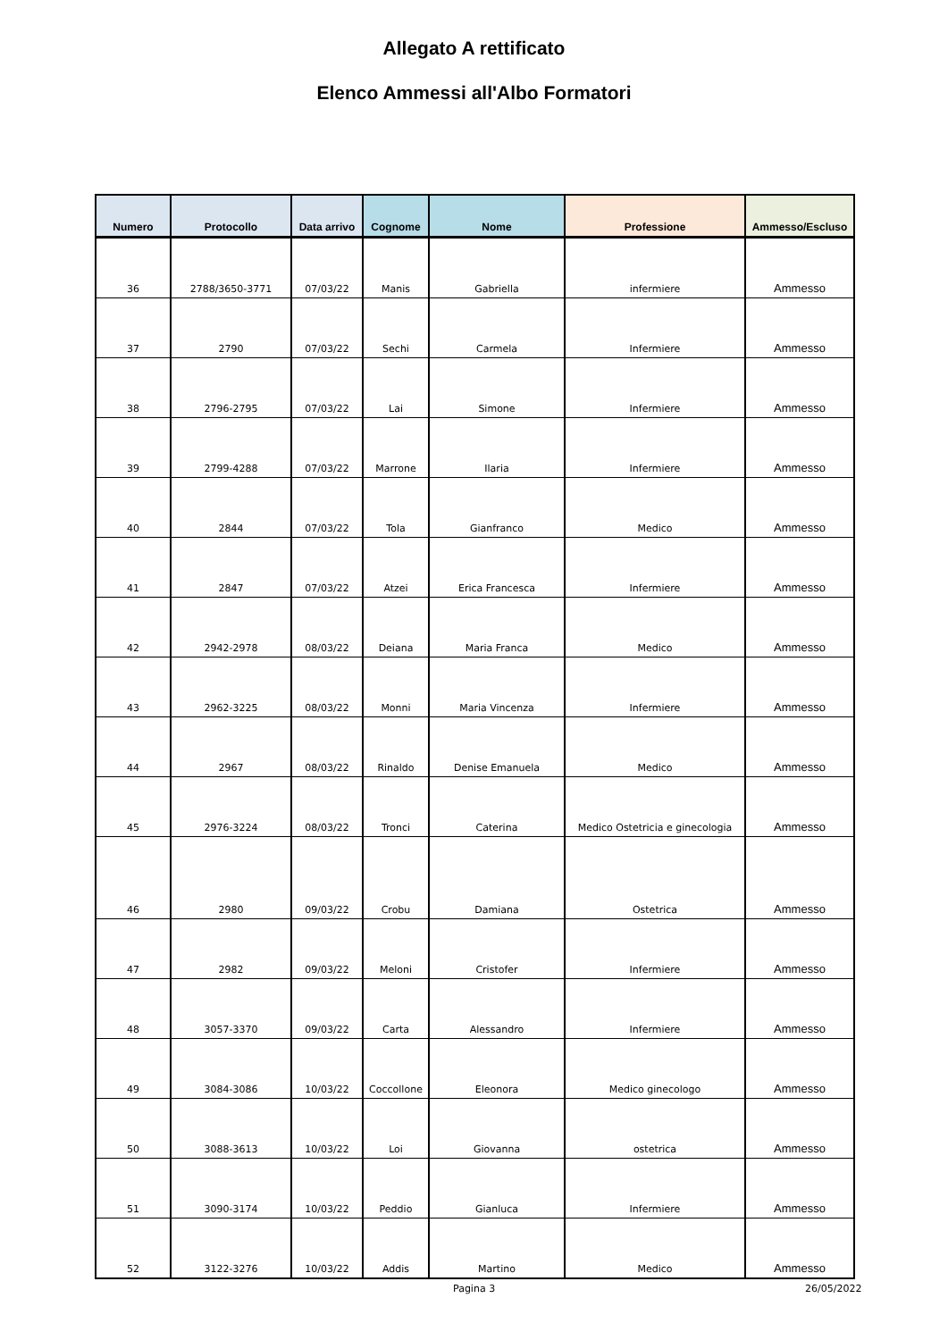Allegato A rettificato
Elenco Ammessi all'Albo Formatori
| Numero | Protocollo | Data arrivo | Cognome | Nome | Professione | Ammesso/Escluso |
| --- | --- | --- | --- | --- | --- | --- |
| 36 | 2788/3650-3771 | 07/03/22 | Manis | Gabriella | infermiere | Ammesso |
| 37 | 2790 | 07/03/22 | Sechi | Carmela | Infermiere | Ammesso |
| 38 | 2796-2795 | 07/03/22 | Lai | Simone | Infermiere | Ammesso |
| 39 | 2799-4288 | 07/03/22 | Marrone | Ilaria | Infermiere | Ammesso |
| 40 | 2844 | 07/03/22 | Tola | Gianfranco | Medico | Ammesso |
| 41 | 2847 | 07/03/22 | Atzei | Erica Francesca | Infermiere | Ammesso |
| 42 | 2942-2978 | 08/03/22 | Deiana | Maria Franca | Medico | Ammesso |
| 43 | 2962-3225 | 08/03/22 | Monni | Maria Vincenza | Infermiere | Ammesso |
| 44 | 2967 | 08/03/22 | Rinaldo | Denise Emanuela | Medico | Ammesso |
| 45 | 2976-3224 | 08/03/22 | Tronci | Caterina | Medico Ostetricia e ginecologia | Ammesso |
| 46 | 2980 | 09/03/22 | Crobu | Damiana | Ostetrica | Ammesso |
| 47 | 2982 | 09/03/22 | Meloni | Cristofer | Infermiere | Ammesso |
| 48 | 3057-3370 | 09/03/22 | Carta | Alessandro | Infermiere | Ammesso |
| 49 | 3084-3086 | 10/03/22 | Coccollone | Eleonora | Medico ginecologo | Ammesso |
| 50 | 3088-3613 | 10/03/22 | Loi | Giovanna | ostetrica | Ammesso |
| 51 | 3090-3174 | 10/03/22 | Peddio | Gianluca | Infermiere | Ammesso |
| 52 | 3122-3276 | 10/03/22 | Addis | Martino | Medico | Ammesso |
Pagina 3 26/05/2022